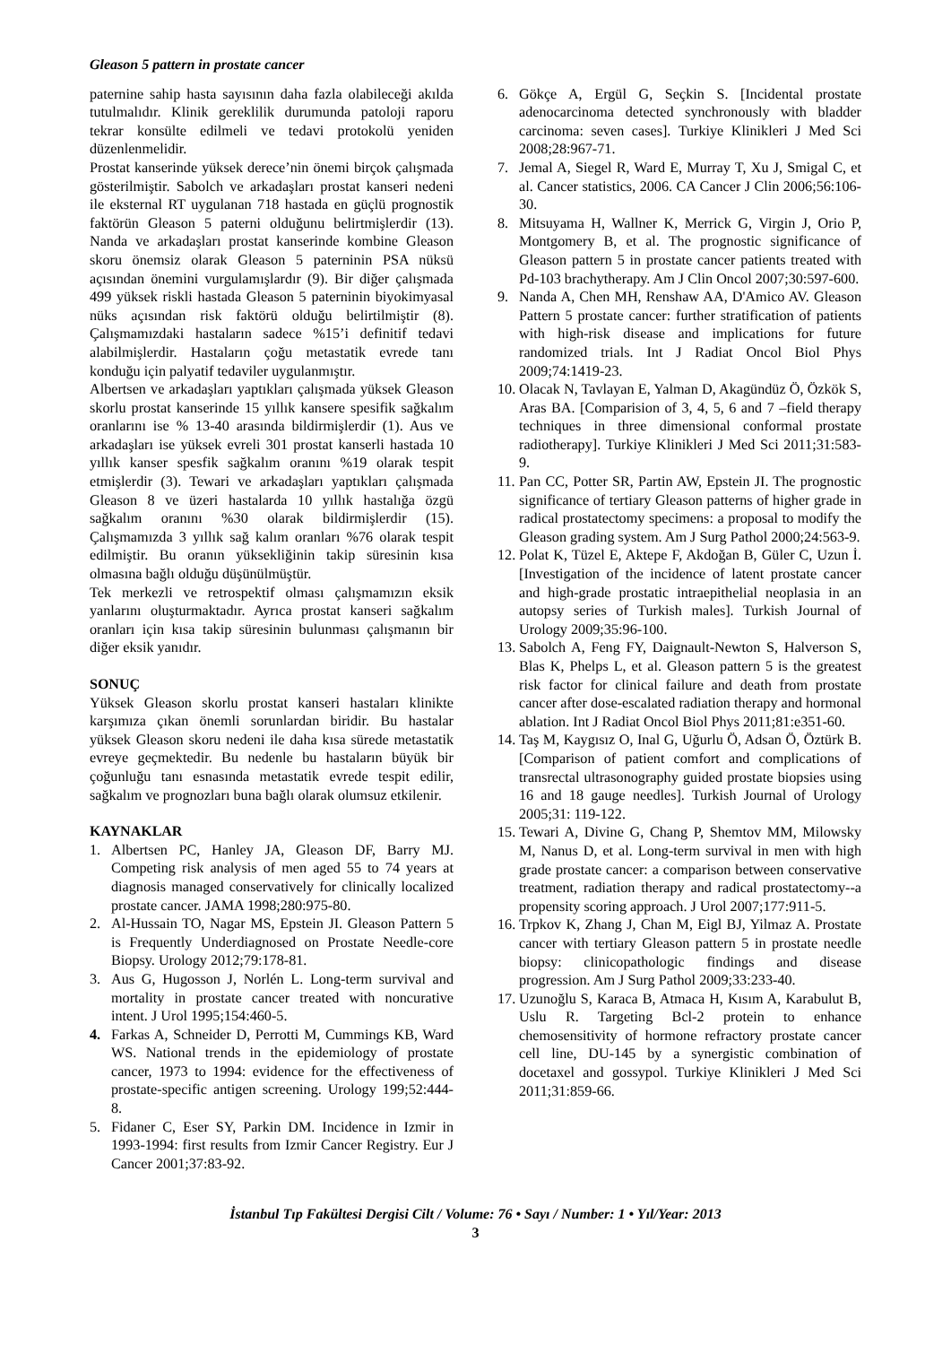Gleason 5 pattern in prostate cancer
paternine sahip hasta sayısının daha fazla olabileceği akılda tutulmalıdır. Klinik gereklilik durumunda patoloji raporu tekrar konsülte edilmeli ve tedavi protokolü yeniden düzenlenmelidir.
Prostat kanserinde yüksek derece’nin önemi birçok çalışmada gösterilmiştir. Sabolch ve arkadaşları prostat kanseri nedeni ile eksternal RT uygulanan 718 hastada en güçlü prognostik faktörün Gleason 5 paterni olduğunu belirtmişlerdir (13). Nanda ve arkadaşları prostat kanserinde kombine Gleason skoru önemsiz olarak Gleason 5 paterninin PSA nüksü açısından önemini vurgulamışlardır (9). Bir diğer çalışmada 499 yüksek riskli hastada Gleason 5 paterninin biyokimyasal nüks açısından risk faktörü olduğu belirtilmiştir (8). Çalışmamızdaki hastaların sadece %15’i definitif tedavi alabilmişlerdir. Hastaların çoğu metastatik evrede tanı konduğu için palyatif tedaviler uygulanmıştır.
Albertsen ve arkadaşları yaptıkları çalışmada yüksek Gleason skorlu prostat kanserinde 15 yıllık kansere spesifik sağkalım oranlarını ise % 13-40 arasında bildirmişlerdir (1). Aus ve arkadaşları ise yüksek evreli 301 prostat kanserli hastada 10 yıllık kanser spesfik sağkalım oranını %19 olarak tespit etmişlerdir (3). Tewari ve arkadaşları yaptıkları çalışmada Gleason 8 ve üzeri hastalarda 10 yıllık hastalığa özgü sağkalım oranını %30 olarak bildirmişlerdir (15). Çalışmamızda 3 yıllık sağ kalım oranları %76 olarak tespit edilmiştir. Bu oranın yüksekliğinin takip süresinin kısa olmasına bağlı olduğu düşünülmüştür.
Tek merkezli ve retrospektif olması çalışmamızın eksik yanlarını oluşturmaktadır. Ayrıca prostat kanseri sağkalım oranları için kısa takip süresinin bulunması çalışmanın bir diğer eksik yanıdır.
SONUÇ
Yüksek Gleason skorlu prostat kanseri hastaları klinikte karşımıza çıkan önemli sorunlardan biridir. Bu hastalar yüksek Gleason skoru nedeni ile daha kısa sürede metastatik evreye geçmektedir. Bu nedenle bu hastaların büyük bir çoğunluğu tanı esnasında metastatik evrede tespit edilir, sağkalım ve prognozları buna bağlı olarak olumsuz etkilenir.
KAYNAKLAR
1. Albertsen PC, Hanley JA, Gleason DF, Barry MJ. Competing risk analysis of men aged 55 to 74 years at diagnosis managed conservatively for clinically localized prostate cancer. JAMA 1998;280:975-80.
2. Al-Hussain TO, Nagar MS, Epstein JI. Gleason Pattern 5 is Frequently Underdiagnosed on Prostate Needle-core Biopsy. Urology 2012;79:178-81.
3. Aus G, Hugosson J, Norlén L. Long-term survival and mortality in prostate cancer treated with noncurative intent. J Urol 1995;154:460-5.
4. Farkas A, Schneider D, Perrotti M, Cummings KB, Ward WS. National trends in the epidemiology of prostate cancer, 1973 to 1994: evidence for the effectiveness of prostate-specific antigen screening. Urology 199;52:444-8.
5. Fidaner C, Eser SY, Parkin DM. Incidence in Izmir in 1993-1994: first results from Izmir Cancer Registry. Eur J Cancer 2001;37:83-92.
6. Gökçe A, Ergül G, Seçkin S. [Incidental prostate adenocarcinoma detected synchronously with bladder carcinoma: seven cases]. Turkiye Klinikleri J Med Sci 2008;28:967-71.
7. Jemal A, Siegel R, Ward E, Murray T, Xu J, Smigal C, et al. Cancer statistics, 2006. CA Cancer J Clin 2006;56:106-30.
8. Mitsuyama H, Wallner K, Merrick G, Virgin J, Orio P, Montgomery B, et al. The prognostic significance of Gleason pattern 5 in prostate cancer patients treated with Pd-103 brachytherapy. Am J Clin Oncol 2007;30:597-600.
9. Nanda A, Chen MH, Renshaw AA, D'Amico AV. Gleason Pattern 5 prostate cancer: further stratification of patients with high-risk disease and implications for future randomized trials. Int J Radiat Oncol Biol Phys 2009;74:1419-23.
10. Olacak N, Tavlayan E, Yalman D, Akagündüz Ö, Özkök S, Aras BA. [Comparision of 3, 4, 5, 6 and 7 –field therapy techniques in three dimensional conformal prostate radiotherapy]. Turkiye Klinikleri J Med Sci 2011;31:583-9.
11. Pan CC, Potter SR, Partin AW, Epstein JI. The prognostic significance of tertiary Gleason patterns of higher grade in radical prostatectomy specimens: a proposal to modify the Gleason grading system. Am J Surg Pathol 2000;24:563-9.
12. Polat K, Tüzel E, Aktepe F, Akdoğan B, Güler C, Uzun İ. [Investigation of the incidence of latent prostate cancer and high-grade prostatic intraepithelial neoplasia in an autopsy series of Turkish males]. Turkish Journal of Urology 2009;35:96-100.
13. Sabolch A, Feng FY, Daignault-Newton S, Halverson S, Blas K, Phelps L, et al. Gleason pattern 5 is the greatest risk factor for clinical failure and death from prostate cancer after dose-escalated radiation therapy and hormonal ablation. Int J Radiat Oncol Biol Phys 2011;81:e351-60.
14. Taş M, Kaygısız O, Inal G, Uğurlu Ö, Adsan Ö, Öztürk B. [Comparison of patient comfort and complications of transrectal ultrasonography guided prostate biopsies using 16 and 18 gauge needles]. Turkish Journal of Urology 2005;31: 119-122.
15. Tewari A, Divine G, Chang P, Shemtov MM, Milowsky M, Nanus D, et al. Long-term survival in men with high grade prostate cancer: a comparison between conservative treatment, radiation therapy and radical prostatectomy--a propensity scoring approach. J Urol 2007;177:911-5.
16. Trpkov K, Zhang J, Chan M, Eigl BJ, Yilmaz A. Prostate cancer with tertiary Gleason pattern 5 in prostate needle biopsy: clinicopathologic findings and disease progression. Am J Surg Pathol 2009;33:233-40.
17. Uzunoğlu S, Karaca B, Atmaca H, Kısım A, Karabulut B, Uslu R. Targeting Bcl-2 protein to enhance chemosensitivity of hormone refractory prostate cancer cell line, DU-145 by a synergistic combination of docetaxel and gossypol. Turkiye Klinikleri J Med Sci 2011;31:859-66.
İstanbul Tıp Fakültesi Dergisi Cilt / Volume: 76 • Sayı / Number: 1 • Yıl/Year: 2013
3